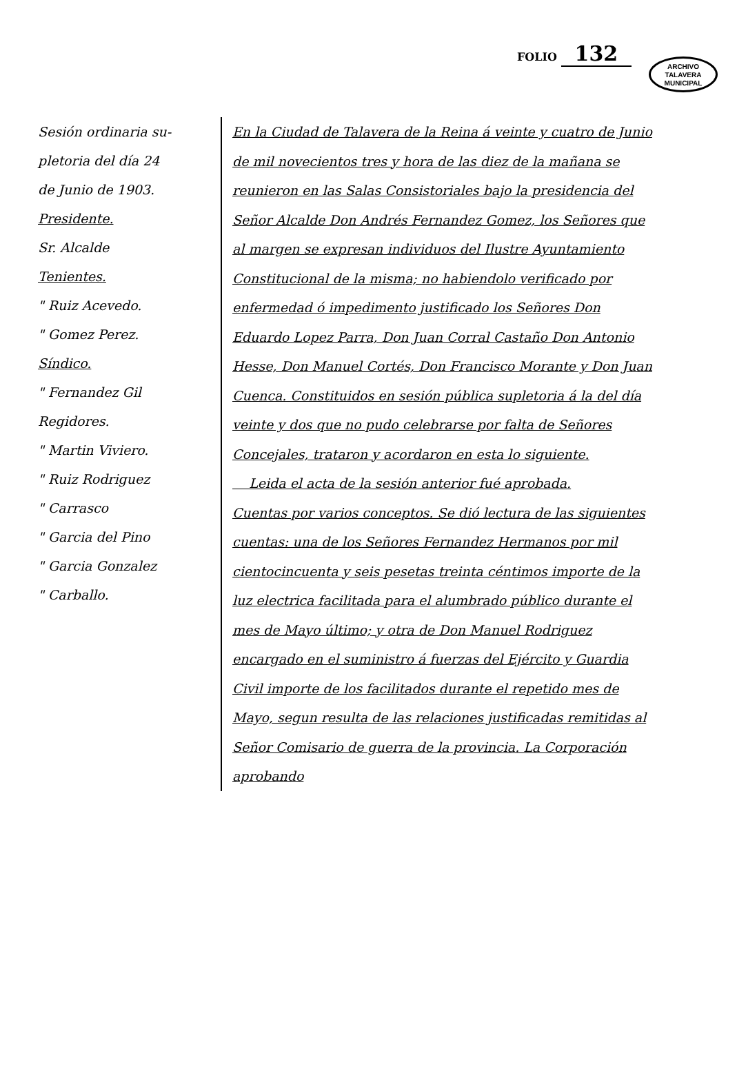ARCHIVO
TALAVERA
MUNICIPAL
FOLIO 132
Sesión ordinaria su-
pletoria del día 24
de Junio de 1903.
Presidente.
Sr. Alcalde
Tenientes.
" Ruiz Acevedo.
" Gomez Perez.
Síndico.
" Fernandez Gil
Regidores.
" Martin Viviero.
" Ruiz Rodriguez
" Carrasco
" Garcia del Pino
" Garcia Gonzalez
" Carballo.
En la Ciudad de Talavera de la Reina á veinte y cuatro de Junio de mil novecientos tres y hora de las diez de la mañana se reunieron en las Salas Consistoriales bajo la presidencia del Señor Alcalde Don Andrés Fernandez Gomez, los Señores que al margen se expresan individuos del Ilustre Ayuntamiento Constitucional de la misma; no habiendolo verificado por enfermedad ó impedimento justificado los Señores Don Eduardo Lopez Parra, Don Juan Corral Castaño Don Antonio Hesse, Don Manuel Cortés, Don Francisco Morante y Don Juan Cuenca. Constituidos en sesión pública supletoria á la del día veinte y dos que no pudo celebrarse por falta de Señores Concejales, trataron y acordaron en esta lo siguiente.
Leida el acta de la sesión anterior fué aprobada.
Cuentas por varios conceptos. Se dió lectura de las siguientes cuentas: una de los Señores Fernandez Hermanos por mil cientocincuenta y seis pesetas treinta céntimos importe de la luz electrica facilitada para el alumbrado público durante el mes de Mayo último; y otra de Don Manuel Rodriguez encargado en el suministro á fuerzas del Ejército y Guardia Civil importe de los facilitados durante el repetido mes de Mayo, segun resulta de las relaciones justificadas remitidas al Señor Comisario de guerra de la provincia. La Corporación aprobando